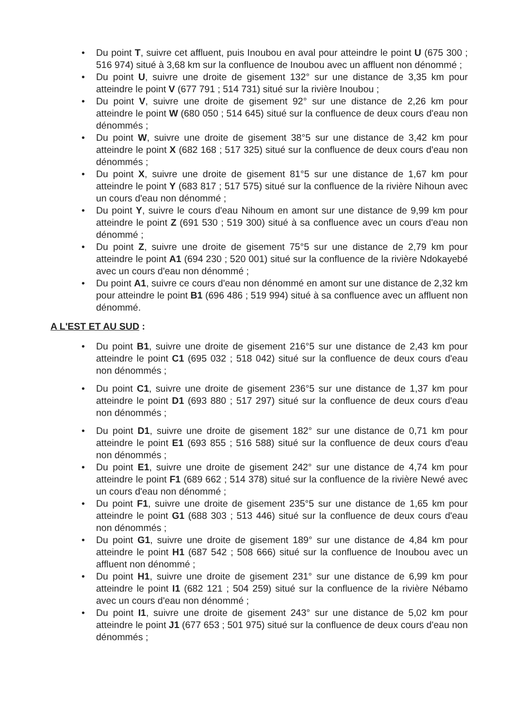• Du point T, suivre cet affluent, puis Inoubou en aval pour atteindre le point U (675 300 ; 516 974) situé à 3,68 km sur la confluence de Inoubou avec un affluent non dénommé ;
• Du point U, suivre une droite de gisement 132° sur une distance de 3,35 km pour atteindre le point V (677 791 ; 514 731) situé sur la rivière Inoubou ;
• Du point V, suivre une droite de gisement 92° sur une distance de 2,26 km pour atteindre le point W (680 050 ; 514 645) situé sur la confluence de deux cours d'eau non dénommés ;
• Du point W, suivre une droite de gisement 38°5 sur une distance de 3,42 km pour atteindre le point X (682 168 ; 517 325) situé sur la confluence de deux cours d'eau non dénommés ;
• Du point X, suivre une droite de gisement 81°5 sur une distance de 1,67 km pour atteindre le point Y (683 817 ; 517 575) situé sur la confluence de la rivière Nihoun avec un cours d'eau non dénommé ;
• Du point Y, suivre le cours d'eau Nihoum en amont sur une distance de 9,99 km pour atteindre le point Z (691 530 ; 519 300) situé à sa confluence avec un cours d'eau non dénommé ;
• Du point Z, suivre une droite de gisement 75°5 sur une distance de 2,79 km pour atteindre le point A1 (694 230 ; 520 001) situé sur la confluence de la rivière Ndokayebé avec un cours d'eau non dénommé ;
• Du point A1, suivre ce cours d'eau non dénommé en amont sur une distance de 2,32 km pour atteindre le point B1 (696 486 ; 519 994) situé à sa confluence avec un affluent non dénommé.
A L'EST ET AU SUD :
• Du point B1, suivre une droite de gisement 216°5 sur une distance de 2,43 km pour atteindre le point C1 (695 032 ; 518 042) situé sur la confluence de deux cours d'eau non dénommés ;
• Du point C1, suivre une droite de gisement 236°5 sur une distance de 1,37 km pour atteindre le point D1 (693 880 ; 517 297) situé sur la confluence de deux cours d'eau non dénommés ;
• Du point D1, suivre une droite de gisement 182° sur une distance de 0,71 km pour atteindre le point E1 (693 855 ; 516 588) situé sur la confluence de deux cours d'eau non dénommés ;
• Du point E1, suivre une droite de gisement 242° sur une distance de 4,74 km pour atteindre le point F1 (689 662 ; 514 378) situé sur la confluence de la rivière Newé avec un cours d'eau non dénommé ;
• Du point F1, suivre une droite de gisement 235°5 sur une distance de 1,65 km pour atteindre le point G1 (688 303 ; 513 446) situé sur la confluence de deux cours d'eau non dénommés ;
• Du point G1, suivre une droite de gisement 189° sur une distance de 4,84 km pour atteindre le point H1 (687 542 ; 508 666) situé sur la confluence de Inoubou avec un affluent non dénommé ;
• Du point H1, suivre une droite de gisement 231° sur une distance de 6,99 km pour atteindre le point I1 (682 121 ; 504 259) situé sur la confluence de la rivière Nébamo avec un cours d'eau non dénommé ;
• Du point I1, suivre une droite de gisement 243° sur une distance de 5,02 km pour atteindre le point J1 (677 653 ; 501 975) situé sur la confluence de deux cours d'eau non dénommés ;